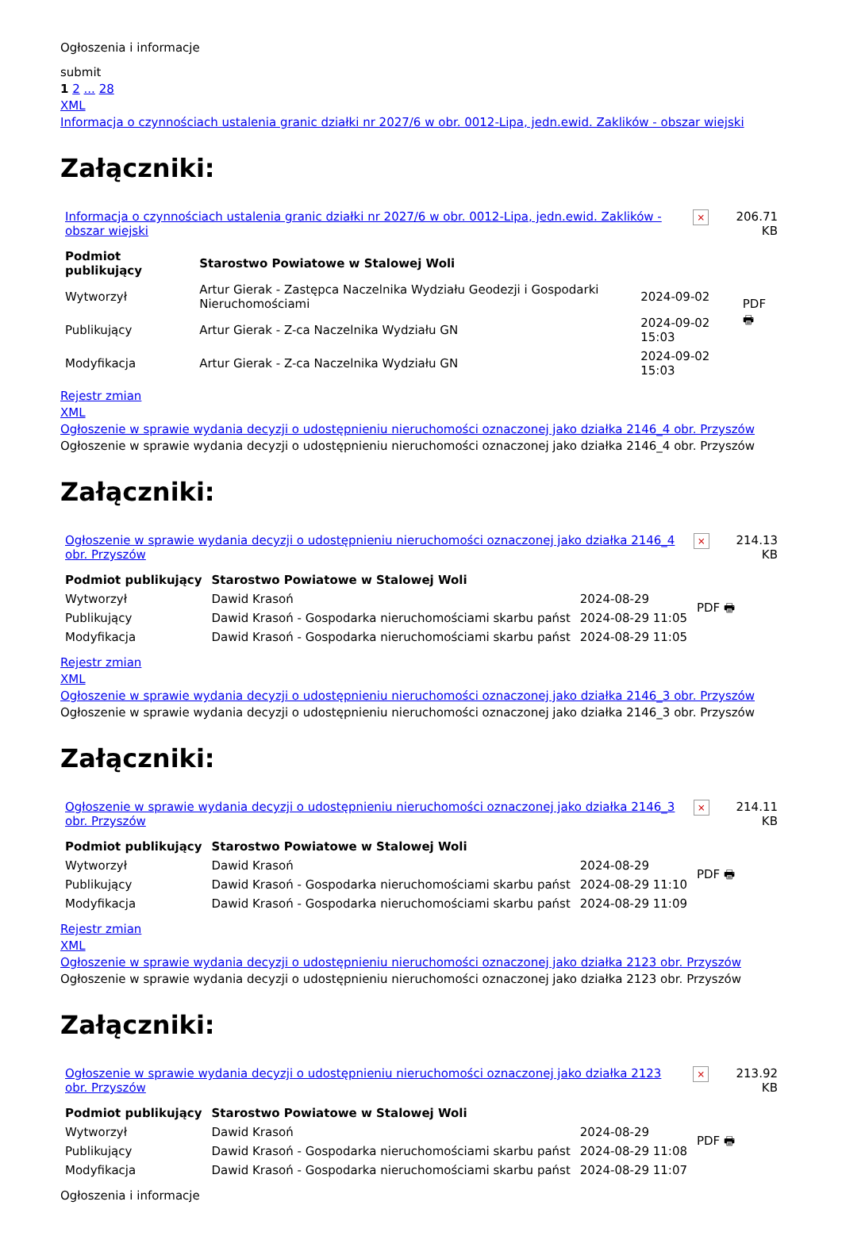Ogłoszenia i informacje
submit
1 2 ... 28
XML
Informacja o czynnościach ustalenia granic działki nr 2027/6 w obr. 0012-Lipa, jedn.ewid. Zaklików - obszar wiejski
Załączniki:
| Informacja o czynnościach ustalenia granic działki nr 2027/6 w obr. 0012-Lipa, jedn.ewid. Zaklików - obszar wiejski | × | 206.71 KB |
| Podmiot publikujący | Starostwo Powiatowe w Stalowej Woli | | PDF 🖶 |
| Wytworzył | Artur Gierak - Zastępca Naczelnika Wydziału Geodezji i Gospodarki Nieruchomościami | 2024-09-02 | |
| Publikujący | Artur Gierak - Z-ca Naczelnika Wydziału GN | 2024-09-02 15:03 | |
| Modyfikacja | Artur Gierak - Z-ca Naczelnika Wydziału GN | 2024-09-02 15:03 | |
Rejestr zmian
XML
Ogłoszenie w sprawie wydania decyzji o udostępnieniu nieruchomości oznaczonej jako działka 2146_4 obr. Przyszów
Ogłoszenie w sprawie wydania decyzji o udostępnieniu nieruchomości oznaczonej jako działka 2146_4 obr. Przyszów
Załączniki:
| Ogłoszenie w sprawie wydania decyzji o udostępnieniu nieruchomości oznaczonej jako działka 2146_4 obr. Przyszów | × | 214.13 KB |
| Podmiot publikujący | Starostwo Powiatowe w Stalowej Woli | | PDF 🖶 |
| Wytworzył | Dawid Krasoń | 2024-08-29 | |
| Publikujący | Dawid Krasoń - Gospodarka nieruchomościami skarbu państ | 2024-08-29 11:05 | |
| Modyfikacja | Dawid Krasoń - Gospodarka nieruchomościami skarbu państ | 2024-08-29 11:05 | |
Rejestr zmian
XML
Ogłoszenie w sprawie wydania decyzji o udostępnieniu nieruchomości oznaczonej jako działka 2146_3 obr. Przyszów
Ogłoszenie w sprawie wydania decyzji o udostępnieniu nieruchomości oznaczonej jako działka 2146_3 obr. Przyszów
Załączniki:
| Ogłoszenie w sprawie wydania decyzji o udostępnieniu nieruchomości oznaczonej jako działka 2146_3 obr. Przyszów | × | 214.11 KB |
| Podmiot publikujący | Starostwo Powiatowe w Stalowej Woli | | PDF 🖶 |
| Wytworzył | Dawid Krasoń | 2024-08-29 | |
| Publikujący | Dawid Krasoń - Gospodarka nieruchomościami skarbu państ | 2024-08-29 11:10 | |
| Modyfikacja | Dawid Krasoń - Gospodarka nieruchomościami skarbu państ | 2024-08-29 11:09 | |
Rejestr zmian
XML
Ogłoszenie w sprawie wydania decyzji o udostępnieniu nieruchomości oznaczonej jako działka 2123 obr. Przyszów
Ogłoszenie w sprawie wydania decyzji o udostępnieniu nieruchomości oznaczonej jako działka 2123 obr. Przyszów
Załączniki:
| Ogłoszenie w sprawie wydania decyzji o udostępnieniu nieruchomości oznaczonej jako działka 2123 obr. Przyszów | × | 213.92 KB |
| Podmiot publikujący | Starostwo Powiatowe w Stalowej Woli | | PDF 🖶 |
| Wytworzył | Dawid Krasoń | 2024-08-29 | |
| Publikujący | Dawid Krasoń - Gospodarka nieruchomościami skarbu państ | 2024-08-29 11:08 | |
| Modyfikacja | Dawid Krasoń - Gospodarka nieruchomościami skarbu państ | 2024-08-29 11:07 | |
Ogłoszenia i informacje